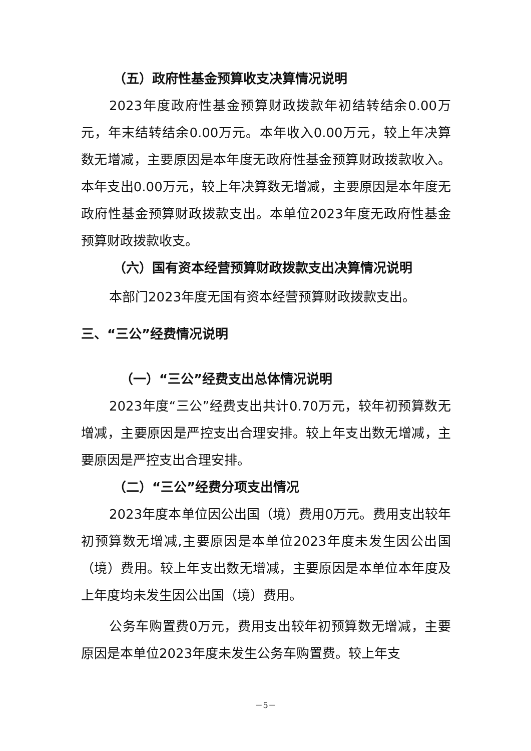（五）政府性基金预算收支决算情况说明
2023年度政府性基金预算财政拨款年初结转结余0.00万元，年末结转结余0.00万元。本年收入0.00万元，较上年决算数无增减，主要原因是本年度无政府性基金预算财政拨款收入。本年支出0.00万元，较上年决算数无增减，主要原因是本年度无政府性基金预算财政拨款支出。本单位2023年度无政府性基金预算财政拨款收支。
（六）国有资本经营预算财政拨款支出决算情况说明
本部门2023年度无国有资本经营预算财政拨款支出。
三、“三公”经费情况说明
（一）“三公”经费支出总体情况说明
2023年度“三公”经费支出共计0.70万元，较年初预算数无增减，主要原因是严控支出合理安排。较上年支出数无增减，主要原因是严控支出合理安排。
（二）“三公”经费分项支出情况
2023年度本单位因公出国（境）费用0万元。费用支出较年初预算数无增减,主要原因是本单位2023年度未发生因公出国（境）费用。较上年支出数无增减，主要原因是本单位本年度及上年度均未发生因公出国（境）费用。
公务车购置费0万元，费用支出较年初预算数无增减，主要原因是本单位2023年度未发生公务车购置费。较上年支
－5－